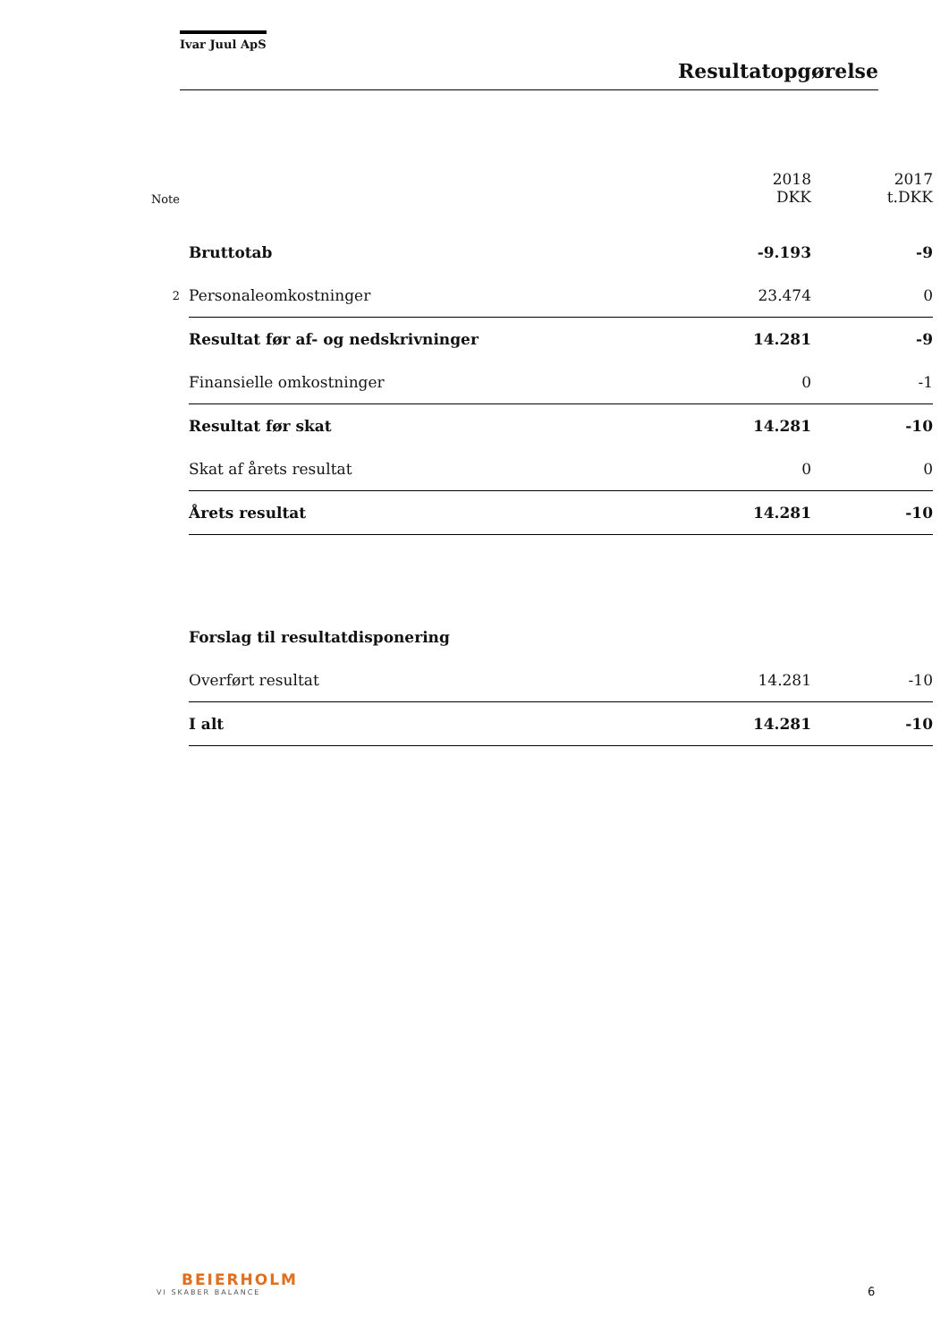Ivar Juul ApS
Resultatopgørelse
| Note | | 2018 DKK | 2017 t.DKK |
| --- | --- | --- | --- |
| | Bruttotab | -9.193 | -9 |
| 2 | Personaleomkostninger | 23.474 | 0 |
| | Resultat før af- og nedskrivninger | 14.281 | -9 |
| | Finansielle omkostninger | 0 | -1 |
| | Resultat før skat | 14.281 | -10 |
| | Skat af årets resultat | 0 | 0 |
| | Årets resultat | 14.281 | -10 |
| | Forslag til resultatdisponering | | |
| | Overført resultat | 14.281 | -10 |
| | I alt | 14.281 | -10 |
BEIERHOLM
VI SKABER BALANCE
6